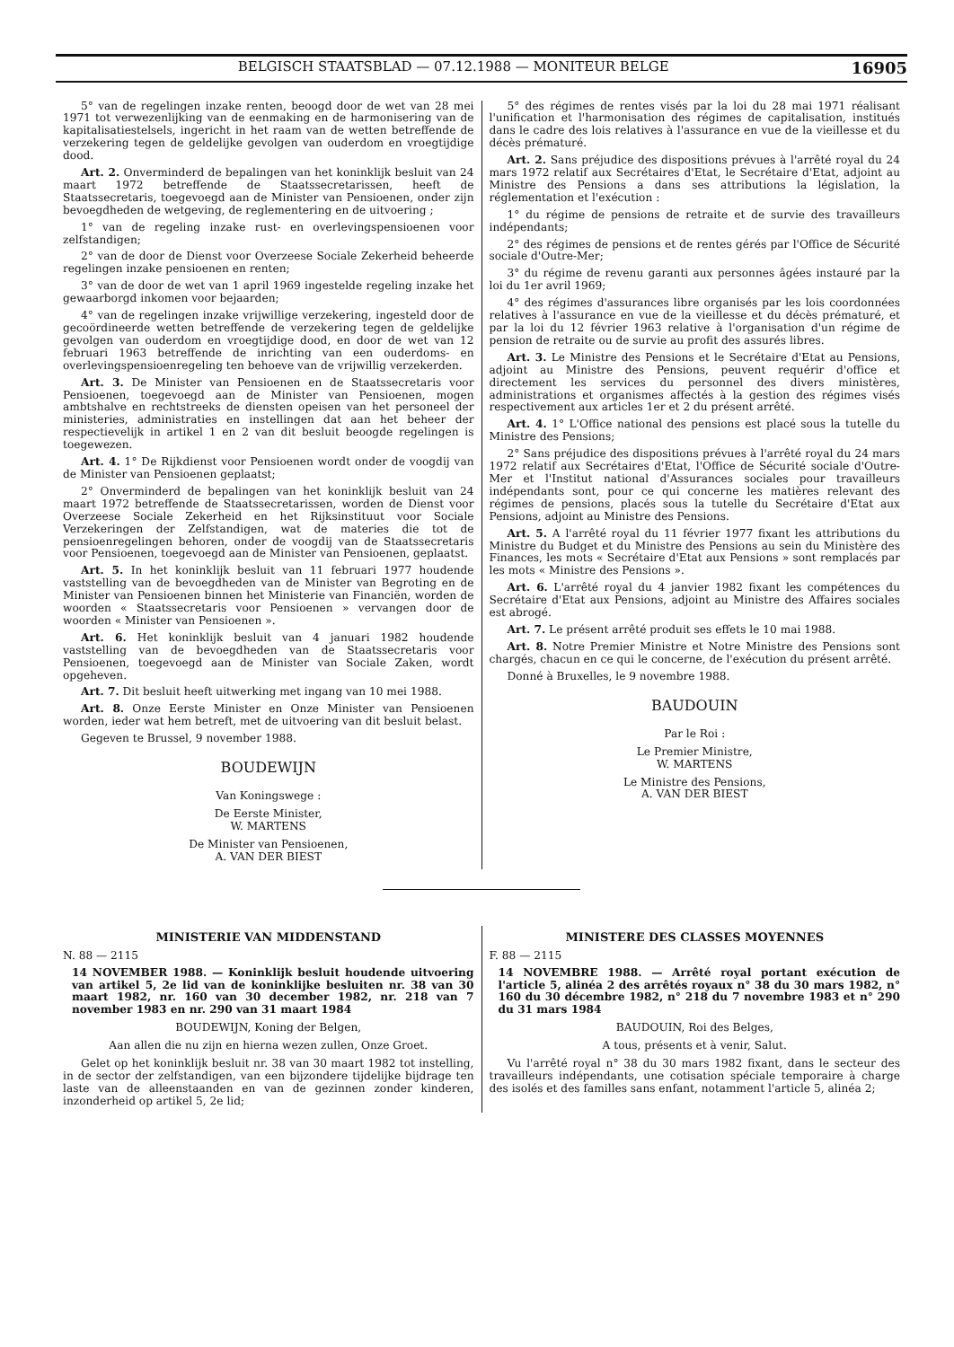BELGISCH STAATSBLAD — 07.12.1988 — MONITEUR BELGE 16905
5° van de regelingen inzake renten, beoogd door de wet van 28 mei 1971 tot verwezenlijking van de eenmaking en de harmonisering van de kapitalisatiestelsels, ingericht in het raam van de wetten betreffende de verzekering tegen de geldelijke gevolgen van ouderdom en vroegtijdige dood.
Art. 2. Onverminderd de bepalingen van het koninklijk besluit van 24 maart 1972 betreffende de Staatssecretarissen, heeft de Staatssecretaris, toegevoegd aan de Minister van Pensioenen, onder zijn bevoegdheden de wetgeving, de reglementering en de uitvoering ;
1° van de regeling inzake rust- en overlevingspensioenen voor zelfstandigen;
2° van de door de Dienst voor Overzeese Sociale Zekerheid beheerde regelingen inzake pensioenen en renten;
3° van de door de wet van 1 april 1969 ingestelde regeling inzake het gewaarborgd inkomen voor bejaarden;
4° van de regelingen inzake vrijwillige verzekering, ingesteld door de gecoördineerde wetten betreffende de verzekering tegen de geldelijke gevolgen van ouderdom en vroegtijdige dood, en door de wet van 12 februari 1963 betreffende de inrichting van een ouderdoms- en overlevingspensioenregeling ten behoeve van de vrijwillig verzekerden.
Art. 3. De Minister van Pensioenen en de Staatssecretaris voor Pensioenen, toegevoegd aan de Minister van Pensioenen, mogen ambtshalve en rechtstreeks de diensten opeisen van het personeel der ministeries, administraties en instellingen dat aan het beheer der respectievelijk in artikel 1 en 2 van dit besluit beoogde regelingen is toegewezen.
Art. 4. 1° De Rijkdienst voor Pensioenen wordt onder de voogdij van de Minister van Pensioenen geplaatst;
2° Onverminderd de bepalingen van het koninklijk besluit van 24 maart 1972 betreffende de Staatssecretarissen, worden de Dienst voor Overzeese Sociale Zekerheid en het Rijksinstituut voor Sociale Verzekeringen der Zelfstandigen, wat de materies die tot de pensioenregelingen behoren, onder de voogdij van de Staatssecretaris voor Pensioenen, toegevoegd aan de Minister van Pensioenen, geplaatst.
Art. 5. In het koninklijk besluit van 11 februari 1977 houdende vaststelling van de bevoegdheden van de Minister van Begroting en de Minister van Pensioenen binnen het Ministerie van Financiën, worden de woorden « Staatssecretaris voor Pensioenen » vervangen door de woorden « Minister van Pensioenen ».
Art. 6. Het koninklijk besluit van 4 januari 1982 houdende vaststelling van de bevoegdheden van de Staatssecretaris voor Pensioenen, toegevoegd aan de Minister van Sociale Zaken, wordt opgeheven.
Art. 7. Dit besluit heeft uitwerking met ingang van 10 mei 1988.
Art. 8. Onze Eerste Minister en Onze Minister van Pensioenen worden, ieder wat hem betreft, met de uitvoering van dit besluit belast.
Gegeven te Brussel, 9 november 1988.
BOUDEWIJN
Van Koningswege :
De Eerste Minister,
W. MARTENS
De Minister van Pensioenen,
A. VAN DER BIEST
5° des régimes de rentes visés par la loi du 28 mai 1971 réalisant l'unification et l'harmonisation des régimes de capitalisation, institués dans le cadre des lois relatives à l'assurance en vue de la vieillesse et du décès prématuré.
Art. 2. Sans préjudice des dispositions prévues à l'arrêté royal du 24 mars 1972 relatif aux Secrétaires d'Etat, le Secrétaire d'Etat, adjoint au Ministre des Pensions a dans ses attributions la législation, la réglementation et l'exécution :
1° du régime de pensions de retraite et de survie des travailleurs indépendants;
2° des régimes de pensions et de rentes gérés par l'Office de Sécurité sociale d'Outre-Mer;
3° du régime de revenu garanti aux personnes âgées instauré par la loi du 1er avril 1969;
4° des régimes d'assurances libre organisés par les lois coordonnées relatives à l'assurance en vue de la vieillesse et du décès prématuré, et par la loi du 12 février 1963 relative à l'organisation d'un régime de pension de retraite ou de survie au profit des assurés libres.
Art. 3. Le Ministre des Pensions et le Secrétaire d'Etat au Pensions, adjoint au Ministre des Pensions, peuvent requérir d'office et directement les services du personnel des divers ministères, administrations et organismes affectés à la gestion des régimes visés respectivement aux articles 1er et 2 du présent arrêté.
Art. 4. 1° L'Office national des pensions est placé sous la tutelle du Ministre des Pensions;
2° Sans préjudice des dispositions prévues à l'arrêté royal du 24 mars 1972 relatif aux Secrétaires d'Etat, l'Office de Sécurité sociale d'Outre-Mer et l'Institut national d'Assurances sociales pour travailleurs indépendants sont, pour ce qui concerne les matières relevant des régimes de pensions, placés sous la tutelle du Secrétaire d'Etat aux Pensions, adjoint au Ministre des Pensions.
Art. 5. A l'arrêté royal du 11 février 1977 fixant les attributions du Ministre du Budget et du Ministre des Pensions au sein du Ministère des Finances, les mots « Secrétaire d'Etat aux Pensions » sont remplacés par les mots « Ministre des Pensions ».
Art. 6. L'arrêté royal du 4 janvier 1982 fixant les compétences du Secrétaire d'Etat aux Pensions, adjoint au Ministre des Affaires sociales est abrogé.
Art. 7. Le présent arrêté produit ses effets le 10 mai 1988.
Art. 8. Notre Premier Ministre et Notre Ministre des Pensions sont chargés, chacun en ce qui le concerne, de l'exécution du présent arrêté.
Donné à Bruxelles, le 9 novembre 1988.
BAUDOUIN
Par le Roi :
Le Premier Ministre,
W. MARTENS
Le Ministre des Pensions,
A. VAN DER BIEST
MINISTERIE VAN MIDDENSTAND
N. 88 — 2115
14 NOVEMBER 1988. — Koninklijk besluit houdende uitvoering van artikel 5, 2e lid van de koninklijke besluiten nr. 38 van 30 maart 1982, nr. 160 van 30 december 1982, nr. 218 van 7 november 1983 en nr. 290 van 31 maart 1984
BOUDEWIJN, Koning der Belgen,
Aan allen die nu zijn en hierna wezen zullen, Onze Groet.
Gelet op het koninklijk besluit nr. 38 van 30 maart 1982 tot instelling, in de sector der zelfstandigen, van een bijzondere tijdelijke bijdrage ten laste van de alleenstaanden en van de gezinnen zonder kinderen, inzonderheid op artikel 5, 2e lid;
MINISTERE DES CLASSES MOYENNES
F. 88 — 2115
14 NOVEMBRE 1988. — Arrêté royal portant exécution de l'article 5, alinéa 2 des arrêtés royaux n° 38 du 30 mars 1982, n° 160 du 30 décembre 1982, n° 218 du 7 novembre 1983 et n° 290 du 31 mars 1984
BAUDOUIN, Roi des Belges,
A tous, présents et à venir, Salut.
Vu l'arrêté royal n° 38 du 30 mars 1982 fixant, dans le secteur des travailleurs indépendants, une cotisation spéciale temporaire à charge des isolés et des familles sans enfant, notamment l'article 5, alinéa 2;